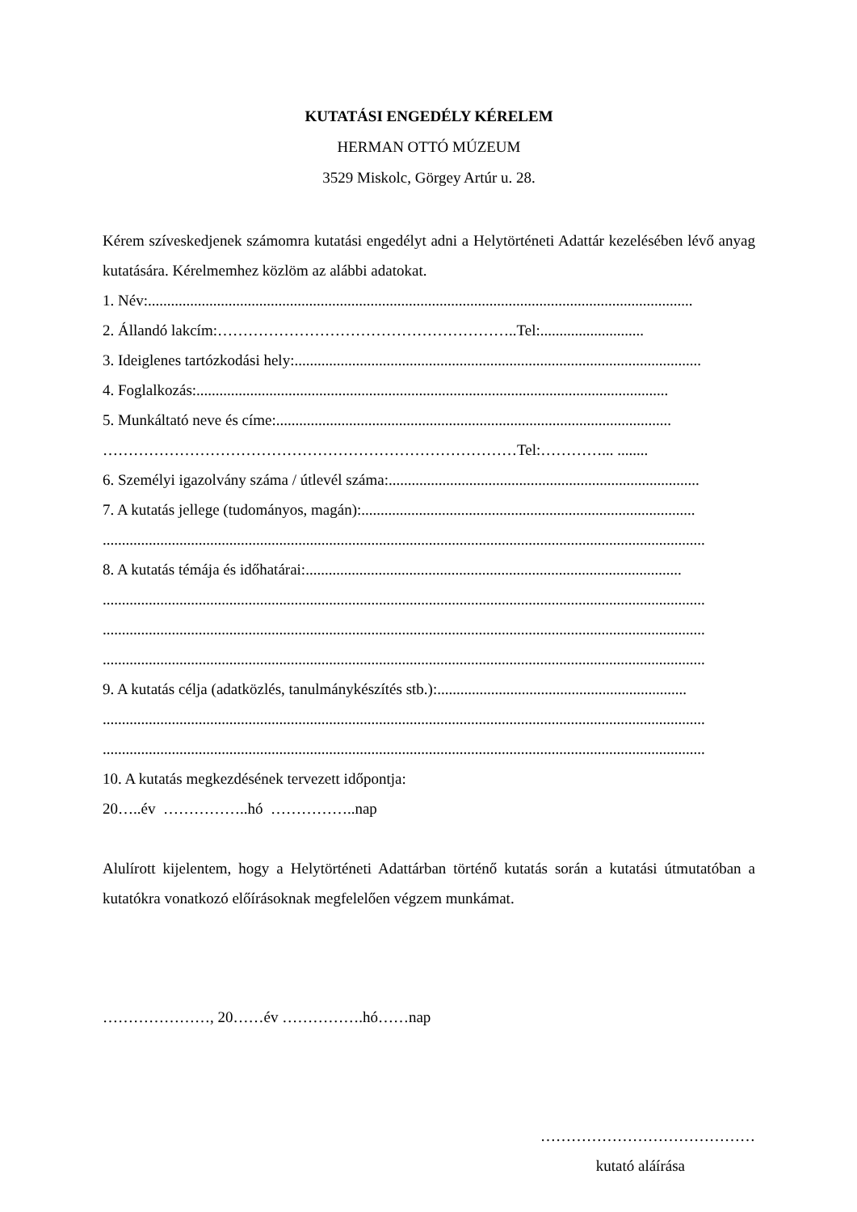KUTATÁSI ENGEDÉLY KÉRELEM
HERMAN OTTÓ MÚZEUM
3529 Miskolc, Görgey Artúr u. 28.
Kérem szíveskedjenek számomra kutatási engedélyt adni a Helytörténeti Adattár kezelésében lévő anyag kutatására. Kérelmemhez közlöm az alábbi adatokat.
1. Név: ..............................................................................................................................................
2. Állandó lakcím:…………………………………………………..Tel:...........................
3. Ideiglenes tartózkodási hely: ..........................................................................................................
4. Foglalkozás: ...........................................................................................................................
5. Munkáltató neve és címe: .......................................................................................................
………………………………………………………………………Tel:…………... ........
6. Személyi igazolvány száma / útlevél száma: .................................................................................
7. A kutatás jellege (tudományos, magán): .......................................................................................
.............................................................................................................................................................
8. A kutatás témája és időhatárai: ..................................................................................................
.............................................................................................................................................................
.............................................................................................................................................................
.............................................................................................................................................................
9. A kutatás célja (adatközlés, tanulmánykészítés stb.): .................................................................
.............................................................................................................................................................
.............................................................................................................................................................
10. A kutatás megkezdésének tervezett időpontja:
20…..év ……………..hó ……………..nap
Alulírott kijelentem, hogy a Helytörténeti Adattárban történő kutatás során a kutatási útmutatóban a kutatókra vonatkozó előírásoknak megfelelően végzem munkámat.
…………………, 20……év …………….hó……nap
……………………………………
kutató aláírása